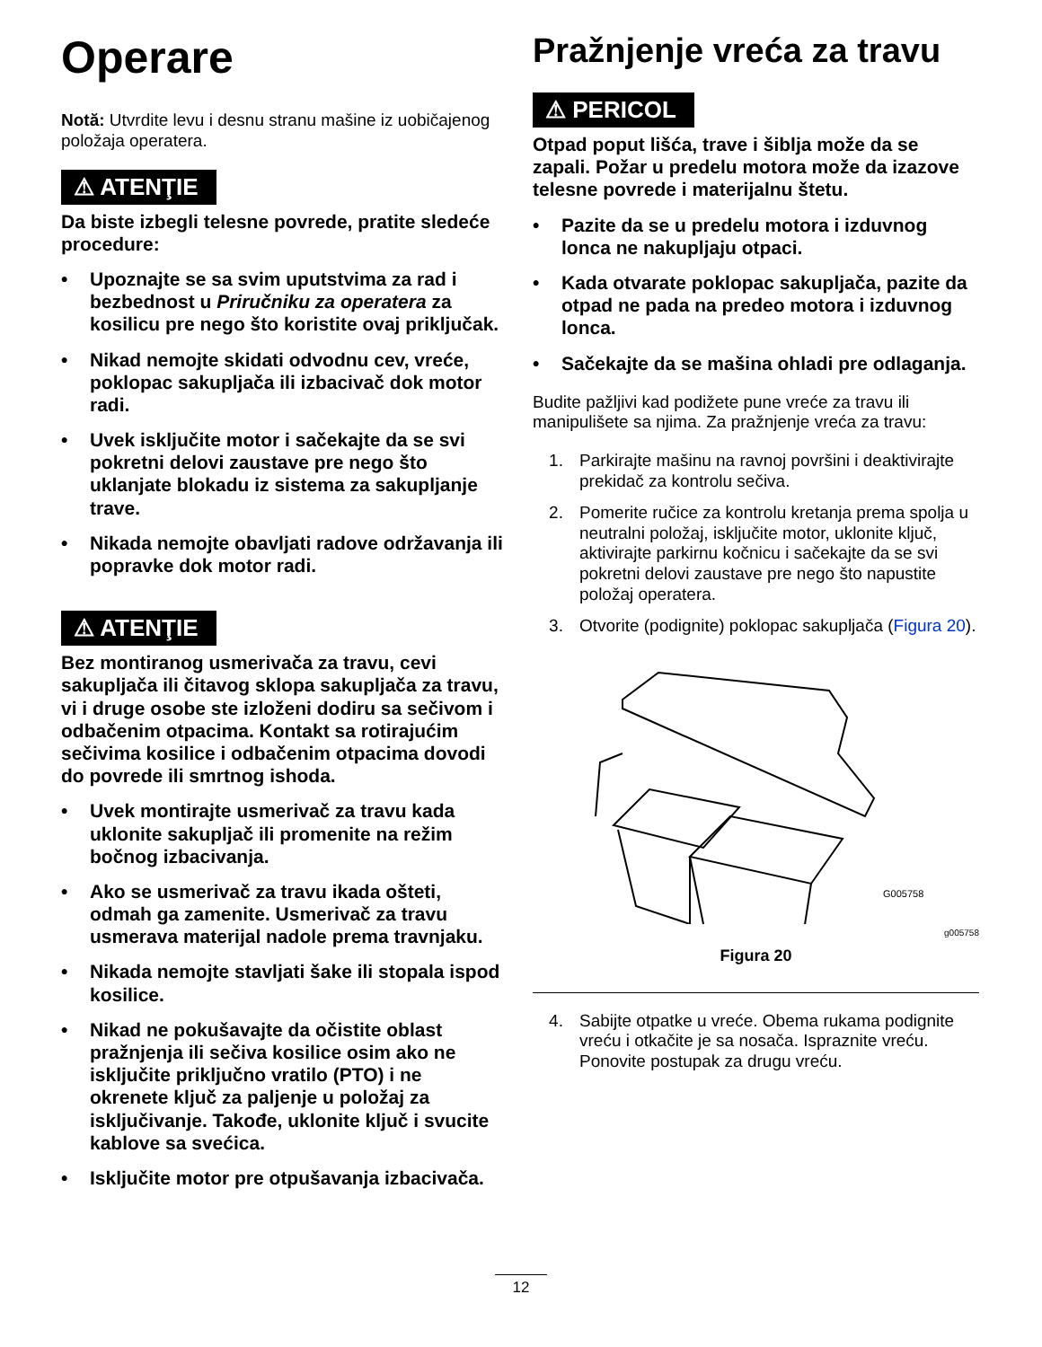Operare
Notă: Utvrdite levu i desnu stranu mašine iz uobičajenog položaja operatera.
⚠ ATENŢIE
Da biste izbegli telesne povrede, pratite sledeće procedure:
• Upoznajte se sa svim uputstvima za rad i bezbednost u Priručniku za operatera za kosilicu pre nego što koristite ovaj priključak.
• Nikad nemojte skidati odvodnu cev, vreće, poklopac sakupljača ili izbacivač dok motor radi.
• Uvek isključite motor i sačekajte da se svi pokretni delovi zaustave pre nego što uklanjate blokadu iz sistema za sakupljanje trave.
• Nikada nemojte obavljati radove održavanja ili popravke dok motor radi.
⚠ ATENŢIE
Bez montiranog usmerivača za travu, cevi sakupljača ili čitavog sklopa sakupljača za travu, vi i druge osobe ste izloženi dodiru sa sečivom i odbačenim otpacima. Kontakt sa rotirajućim sečivima kosilice i odbačenim otpacima dovodi do povrede ili smrtnog ishoda.
• Uvek montirajte usmerivač za travu kada uklonite sakupljač ili promenite na režim bočnog izbacivanja.
• Ako se usmerivač za travu ikada ošteti, odmah ga zamenite. Usmerivač za travu usmerava materijal nadole prema travnjaku.
• Nikada nemojte stavljati šake ili stopala ispod kosilice.
• Nikad ne pokušavajte da očistite oblast pražnjenja ili sečiva kosilice osim ako ne isključite priključno vratilo (PTO) i ne okrenete ključ za paljenje u položaj za isključivanje. Takođe, uklonite ključ i svucite kablove sa svećica.
• Isključite motor pre otpušavanja izbacivača.
Pražnjenje vreća za travu
⚠ PERICOL
Otpad poput lišća, trave i šiblja može da se zapali. Požar u predelu motora može da izazove telesne povrede i materijalnu štetu.
• Pazite da se u predelu motora i izduvnog lonca ne nakupljaju otpaci.
• Kada otvarate poklopac sakupljača, pazite da otpad ne pada na predeo motora i izduvnog lonca.
• Sačekajte da se mašina ohladi pre odlaganja.
Budite pažljivi kad podižete pune vreće za travu ili manipulišete sa njima. Za pražnjenje vreća za travu:
1. Parkirajte mašinu na ravnoj površini i deaktivirajte prekidač za kontrolu sečiva.
2. Pomerite ručice za kontrolu kretanja prema spolja u neutralni položaj, isključite motor, uklonite ključ, aktivirajte parkirnu kočnicu i sačekajte da se svi pokretni delovi zaustave pre nego što napustite položaj operatera.
3. Otvorite (podignite) poklopac sakupljača (Figura 20).
G005758
g005758
Figura 20
4. Sabijte otpatke u vreće. Obema rukama podignite vreću i otkačite je sa nosača. Ispraznite vreću. Ponovite postupak za drugu vreću.
12